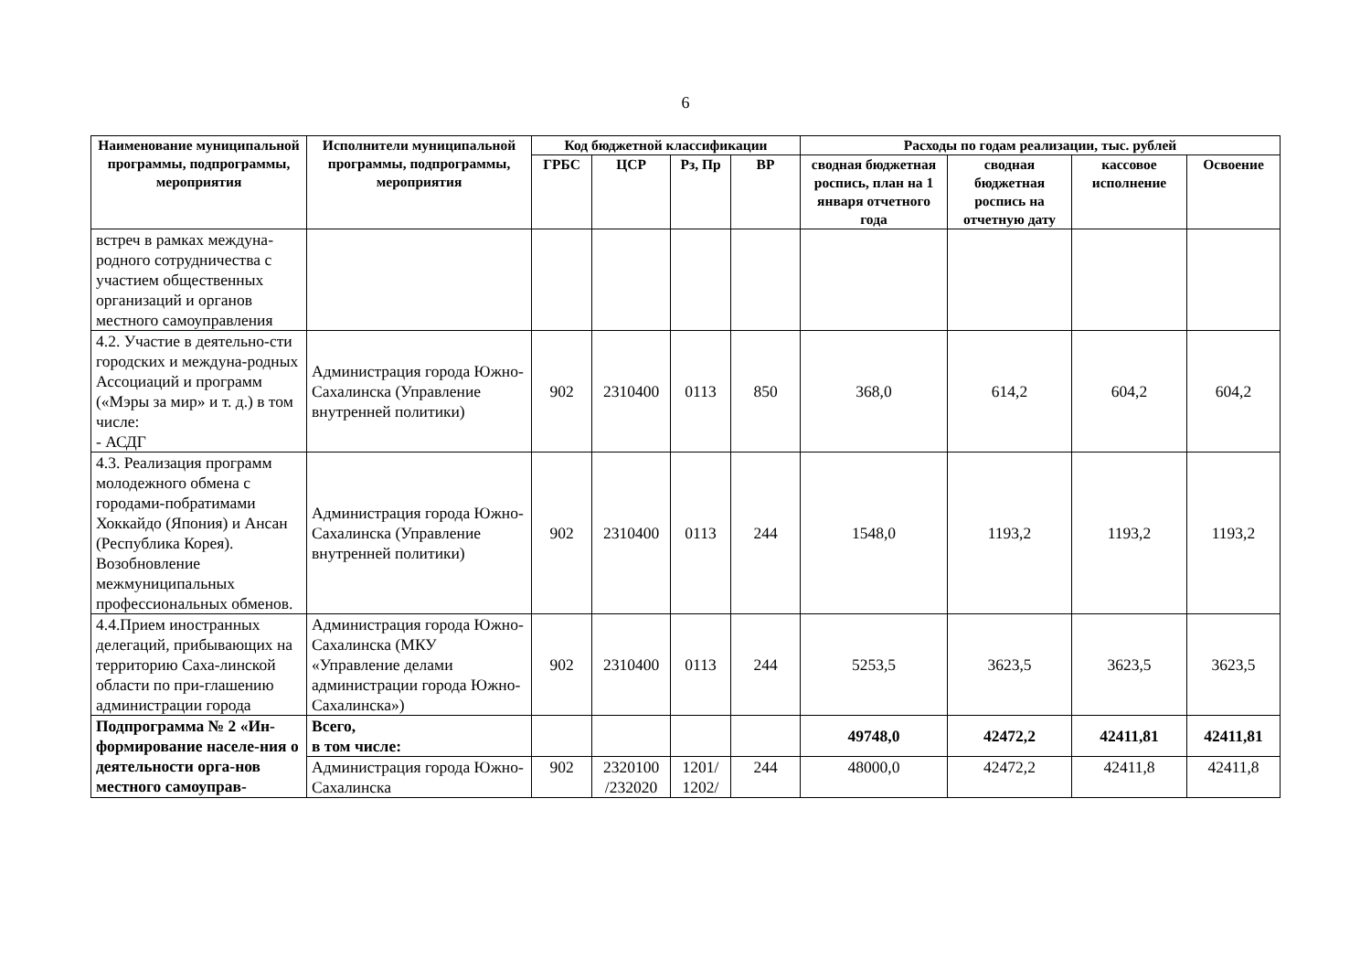6
| Наименование муниципальной программы, подпрограммы, мероприятия | Исполнители муниципальной программы, подпрограммы, мероприятия | Код бюджетной классификации | | | | Расходы по годам реализации, тыс. рублей | | | |
| --- | --- | --- | --- | --- | --- | --- | --- | --- | --- |
| | | ГРБС | ЦСР | Рз, Пр | ВР | сводная бюджетная роспись, план на 1 января отчетного года | сводная бюджетная роспись на отчетную дату | кассовое исполнение | Освоение |
| встреч в рамках междуна-родного сотрудничества с участием общественных организаций и органов местного самоуправления | | | | | | | | | |
| 4.2. Участие в деятельно-сти городских и междуна-родных Ассоциаций и программ («Мэры за мир» и т. д.) в том числе: - АСДГ | Администрация города Южно-Сахалинска (Управление внутренней политики) | 902 | 2310400 | 0113 | 850 | 368,0 | 614,2 | 604,2 | 604,2 |
| 4.3. Реализация программ молодежного обмена с городами-побратимами Хоккайдо (Япония) и Ансан (Республика Корея). Возобновление межмуниципальных профессиональных обменов. | Администрация города Южно-Сахалинска (Управление внутренней политики) | 902 | 2310400 | 0113 | 244 | 1548,0 | 1193,2 | 1193,2 | 1193,2 |
| 4.4.Прием иностранных делегаций, прибывающих на территорию Саха-линской области по при-глашению администрации города | Администрация города Южно-Сахалинска (МКУ «Управление делами администрации города Южно-Сахалинска») | 902 | 2310400 | 0113 | 244 | 5253,5 | 3623,5 | 3623,5 | 3623,5 |
| Подпрограмма № 2 «Ин-формирование населе-ния о деятельности орга-нов местного самоуправ- | Всего, в том числе: | | | | | 49748,0 | 42472,2 | 42411,81 | 42411,81 |
| | Администрация города Южно-Сахалинска | 902 | 2320100 /232020 | 1201/ 1202/ | 244 | 48000,0 | 42472,2 | 42411,8 | 42411,8 |